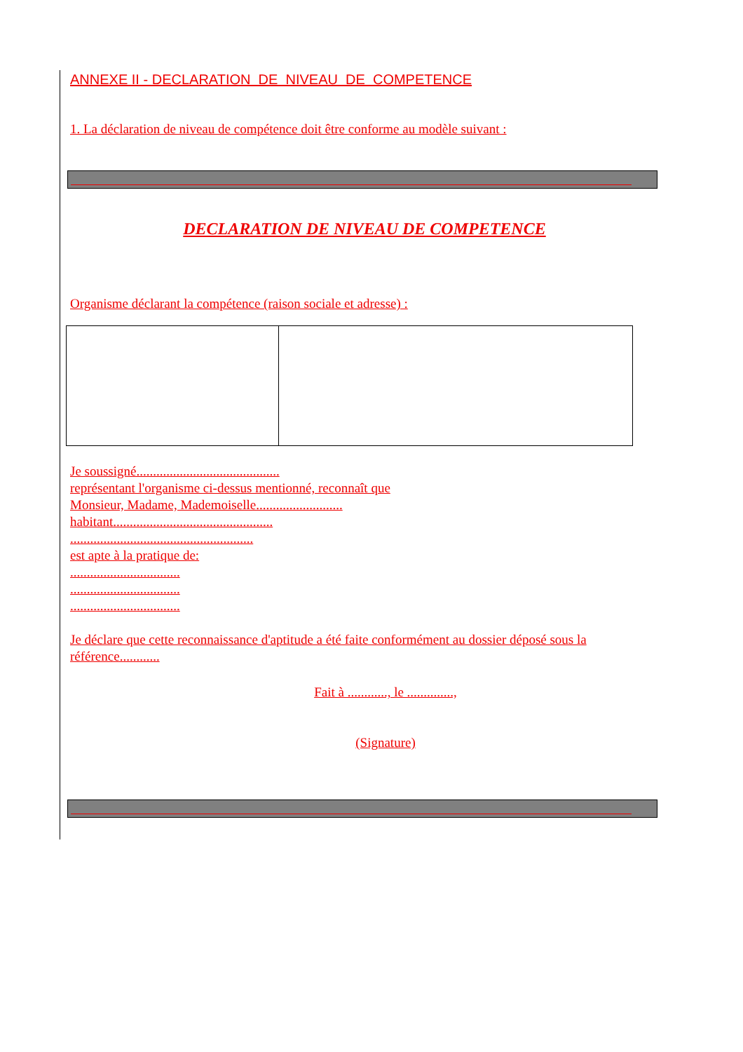ANNEXE II - DECLARATION DE NIVEAU DE COMPETENCE
1. La déclaration de niveau de compétence doit être conforme au modèle suivant :
DECLARATION DE NIVEAU DE COMPETENCE
Organisme déclarant la compétence (raison sociale et adresse) :
Je soussigné...........................................
représentant l'organisme ci-dessus mentionné, reconnaît que
Monsieur, Madame, Mademoiselle..........................
habitant................................................
.......................................................
est apte à la pratique de:
.................................
.................................
.................................
Je déclare que cette reconnaissance d'aptitude a été faite conformément au dossier déposé sous la référence............
Fait à ............, le ..............,
(Signature)